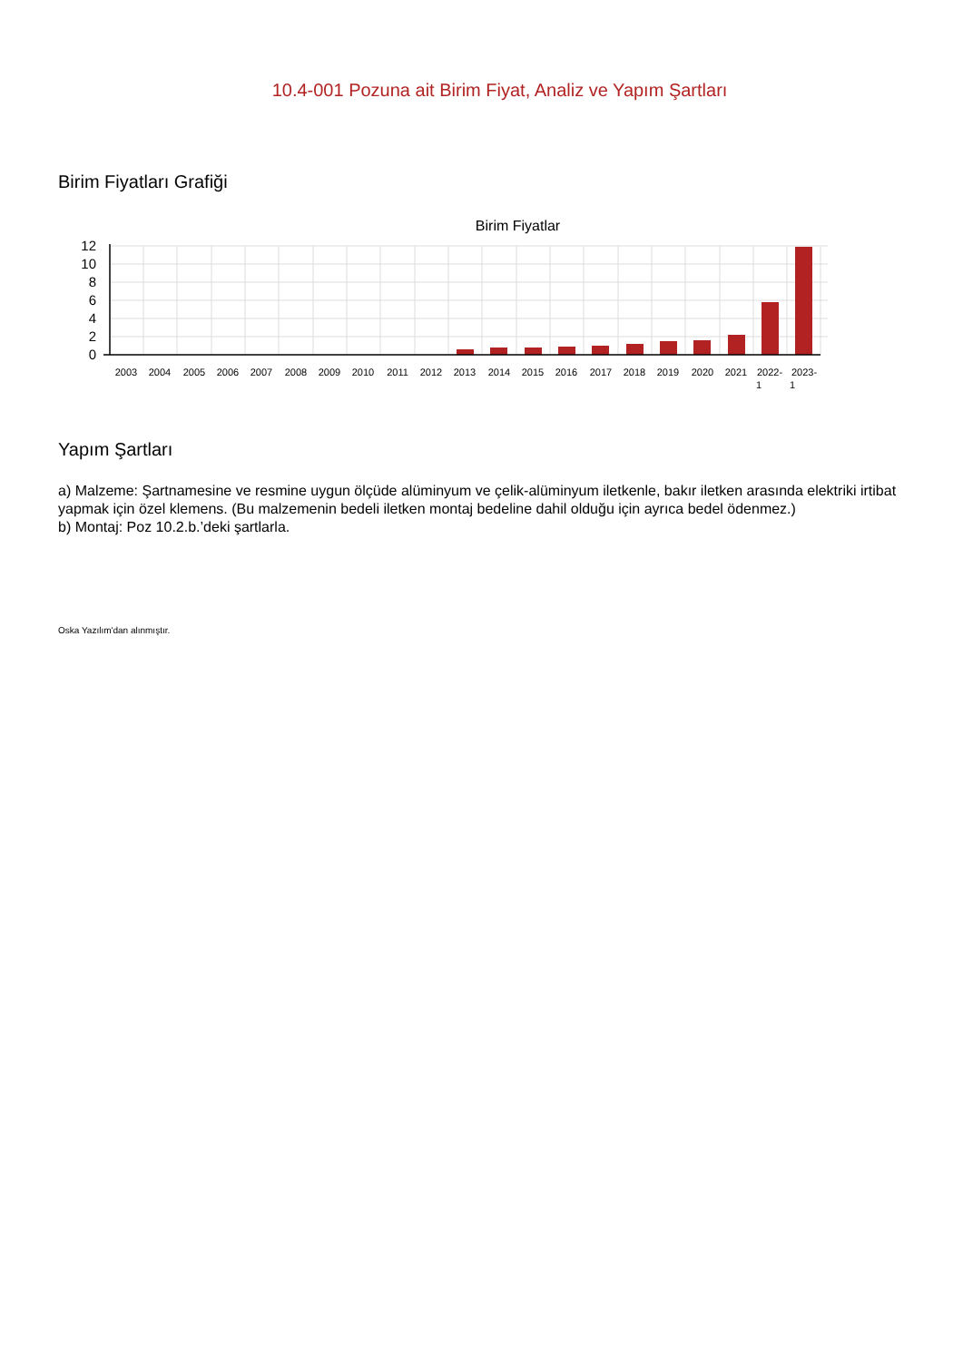10.4-001 Pozuna ait Birim Fiyat, Analiz ve Yapım Şartları
Birim Fiyatları Grafiği
Birim Fiyatlar
12
10
8
6
4
2
0
2003
2004
2005
2006
2007
2008
2009
2010
2011
2012
2013
2014
2015
2016
2017
2018
2019
2020
2021
2022-
1
2023-
1
Yapım Şartları
a) Malzeme: Şartnamesine ve resmine uygun ölçüde alüminyum ve çelik-alüminyum iletkenle, bakır iletken arasında elektriki irtibat yapmak için özel klemens. (Bu malzemenin bedeli iletken montaj bedeline dahil olduğu için ayrıca bedel ödenmez.)
b) Montaj: Poz 10.2.b.’deki şartlarla.
Oska Yazılım'dan alınmıştır.